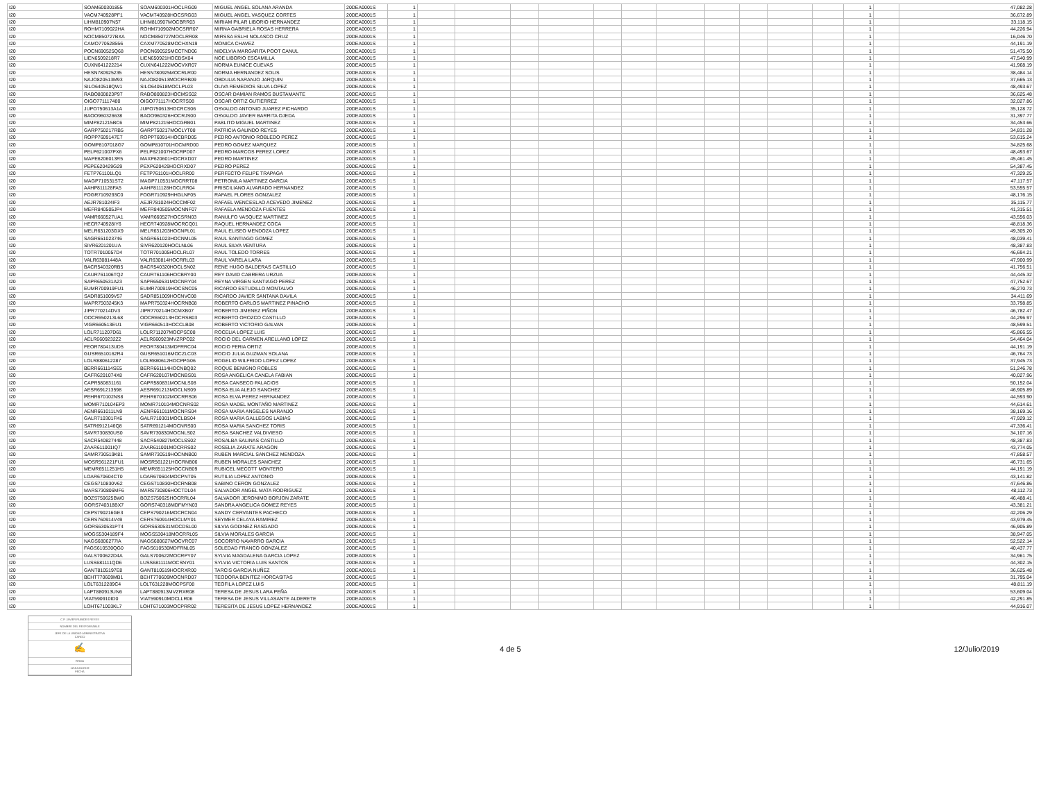| I20 | SOAM600301855 | SOAM600301HOCLRG09 | MIGUEL ANGEL SOLANA ARANDA | 20DEA0001S | 1 | | | | | | | | | | | | 1 | | 47,082.28 |
| I20 | VACM740928PF1 | VACM740928HOCSRG03 | MIGUEL ANGEL VASQUEZ CORTES | 20DEA0001S | 1 | | | | | | | | | | | | 1 | | 36,672.89 |
| I20 | LIHM810907N57 | LIHM810907MOCBRR03 | MIRIAM PILAR LIBORIO HERNANDEZ | 20DEA0001S | 1 | | | | | | | | | | | | 1 | | 33,118.15 |
| I20 | ROHM7109022HA | ROHM710902MOCSRR07 | MIRNA GABRIELA ROSAS HERRERA | 20DEA0001S | 1 | | | | | | | | | | | | 1 | | 44,226.94 |
| I20 | NOCM850727BXA | NOCM850727MOCLRR08 | MIRSSA ESLHI NOLASCO CRUZ | 20DEA0001S | 1 | | | | | | | | | | | | 1 | | 16,046.70 |
| I20 | CAMO770528556 | CAXM770528MOCHXN19 | MONICA CHAVEZ | 20DEA0001S | 1 | | | | | | | | | | | | 1 | | 44,191.19 |
| I20 | POCN690525Q68 | POCN690525MCCTND06 | NIDELVIA MARGARITA POOT CANUL | 20DEA0001S | 1 | | | | | | | | | | | | 1 | | 51,475.50 |
| I20 | LIEN6509218R7 | LIEN650921HOCBSX04 | NOE LIBORIO ESCAMILLA | 20DEA0001S | 1 | | | | | | | | | | | | 1 | | 47,540.99 |
| I20 | CUXN641222214 | CUXN641222MOCVXR07 | NORMA EUNICE CUEVAS | 20DEA0001S | 1 | | | | | | | | | | | | 1 | | 41,968.19 |
| I20 | HESN780925235 | HESN780925MOCRLR00 | NORMA HERNANDEZ SOLIS | 20DEA0001S | 1 | | | | | | | | | | | | 1 | | 38,484.14 |
| I20 | NAJO820513M93 | NAJO820513MOCRRB09 | OBDULIA NARANJO JARQUIN | 20DEA0001S | 1 | | | | | | | | | | | | 1 | | 37,665.13 |
| I20 | SILO640518QW1 | SILO640518MOCLPL03 | OLIVA REMEDIOS SILVA LOPEZ | 20DEA0001S | 1 | | | | | | | | | | | | 1 | | 48,493.67 |
| I20 | RABO800823P97 | RABO800823HOCMSS02 | OSCAR DAMIAN RAMOS BUSTAMANTE | 20DEA0001S | 1 | | | | | | | | | | | | 1 | | 36,625.48 |
| I20 | OIGO771117480 | OIGO771117HOCRTS08 | OSCAR ORTIZ GUTIERREZ | 20DEA0001S | 1 | | | | | | | | | | | | 1 | | 32,027.86 |
| I20 | JUPO750613A1A | JUPO750613HOCRCS06 | OSVALDO ANTONIO JUAREZ PICHARDO | 20DEA0001S | 1 | | | | | | | | | | | | 1 | | 35,128.72 |
| I20 | BAOO960326638 | BAOO960326HOCRJS00 | OSVALDO JAVIER BARRITA OJEDA | 20DEA0001S | 1 | | | | | | | | | | | | 1 | | 31,397.77 |
| I20 | MIMP821215BC6 | MIMP821215HOCGRB01 | PABLITO MIGUEL MARTINEZ | 20DEA0001S | 1 | | | | | | | | | | | | 1 | | 34,453.66 |
| I20 | GARP750217RB5 | GARP750217MOCLYT08 | PATRICIA GALINDO REYES | 20DEA0001S | 1 | | | | | | | | | | | | 1 | | 34,831.28 |
| I20 | ROPP7609147E7 | ROPP760914HOCBRD05 | PEDRO ANTONIO ROBLEDO PEREZ | 20DEA0001S | 1 | | | | | | | | | | | | 1 | | 53,615.24 |
| I20 | GOMP8107018G7 | GOMP810701HOCMRD00 | PEDRO GOMEZ MARQUEZ | 20DEA0001S | 1 | | | | | | | | | | | | 1 | | 34,825.68 |
| I20 | PELP621007PX6 | PELP621007HOCRPD07 | PEDRO MARCOS PEREZ LOPEZ | 20DEA0001S | 1 | | | | | | | | | | | | 1 | | 48,493.67 |
| I20 | MAPE6206013R5 | MAXP620601HOCRXD07 | PEDRO MARTINEZ | 20DEA0001S | 1 | | | | | | | | | | | | 1 | | 45,461.45 |
| I20 | PEPE620429G29 | PEXP620429HOCRXD07 | PEDRO PEREZ | 20DEA0001S | 1 | | | | | | | | | | | | 1 | | 54,387.45 |
| I20 | FETP761101LQ1 | FETP761101HOCLRR00 | PERFECTO FELIPE TRAPAGA | 20DEA0001S | 1 | | | | | | | | | | | | 1 | | 47,329.25 |
| I20 | MAGP710531ST2 | MAGP710531MOCRRT08 | PETRONILA MARTINEZ GARCIA | 20DEA0001S | 1 | | | | | | | | | | | | 1 | | 47,117.57 |
| I20 | AAHP811128FA5 | AAHP811128HOCLRR04 | PRISCILIANO ALVARADO HERNANDEZ | 20DEA0001S | 1 | | | | | | | | | | | | 1 | | 53,555.57 |
| I20 | FOGR7109293C0 | FOGR710929HHGLNF05 | RAFAEL FLORES GONZALEZ | 20DEA0001S | 1 | | | | | | | | | | | | 1 | | 48,176.15 |
| I20 | AEJR781024IF3 | AEJR781024HOCCMF02 | RAFAEL WENCESLAO ACEVEDO JIMENEZ | 20DEA0001S | 1 | | | | | | | | | | | | 1 | | 35,115.77 |
| I20 | MEFR840505JP4 | MEFR840505MOCNNF07 | RAFAELA MENDOZA FUENTES | 20DEA0001S | 1 | | | | | | | | | | | | 1 | | 41,315.51 |
| I20 | VAMR660527UA1 | VAMR660527HOCSRN03 | RANULFO VASQUEZ MARTINEZ | 20DEA0001S | 1 | | | | | | | | | | | | 1 | | 43,556.03 |
| I20 | HECR740928IY6 | HECR740928MOCRCQ01 | RAQUEL HERNANDEZ COCA | 20DEA0001S | 1 | | | | | | | | | | | | 1 | | 48,818.36 |
| I20 | MELR631203GX9 | MELR631203HOCNPL01 | RAUL ELISEO MENDOZA LOPEZ | 20DEA0001S | 1 | | | | | | | | | | | | 1 | | 49,305.20 |
| I20 | SAGR651023746 | SAGR651023HOCNML05 | RAUL SANTIAGO GOMEZ | 20DEA0001S | 1 | | | | | | | | | | | | 1 | | 48,039.41 |
| I20 | SIVR6201201UA | SIVR620120HOCLNL06 | RAUL SILVA VENTURA | 20DEA0001S | 1 | | | | | | | | | | | | 1 | | 48,387.83 |
| I20 | TOTR7010057D4 | TOTR701005HOCLRL07 | RAUL TOLEDO TORRES | 20DEA0001S | 1 | | | | | | | | | | | | 1 | | 46,694.21 |
| I20 | VALR63081448A | VALR630814HOCRRL03 | RAUL VARELA LARA | 20DEA0001S | 1 | | | | | | | | | | | | 1 | | 47,900.99 |
| I20 | BACR540320RB5 | BACR540320HOCLSN02 | RENE HUGO BALDERAS CASTILLO | 20DEA0001S | 1 | | | | | | | | | | | | 1 | | 41,756.51 |
| I20 | CAUR761106TQ2 | CAUR761106HOCBRY00 | REY DAVID CABRERA URZUA | 20DEA0001S | 1 | | | | | | | | | | | | 1 | | 44,445.32 |
| I20 | SAPR650531A23 | SAPR650531MOCNRY04 | REYNA VIRGEN SANTIAGO PEREZ | 20DEA0001S | 1 | | | | | | | | | | | | 1 | | 47,752.67 |
| I20 | EUMR700919FU1 | EUMR700919HOCSNC05 | RICARDO ESTUDILLO MONTALVO | 20DEA0001S | 1 | | | | | | | | | | | | 1 | | 46,270.73 |
| I20 | SADR851009V57 | SADR851009HOCNVC08 | RICARDO JAVIER SANTANA DAVILA | 20DEA0001S | 1 | | | | | | | | | | | | 1 | | 34,411.69 |
| I20 | MAPR7503245K3 | MAPR750324HOCRNB08 | ROBERTO CARLOS MARTINEZ PINACHO | 20DEA0001S | 1 | | | | | | | | | | | | 1 | | 33,798.85 |
| I20 | JIPR770214DV3 | JIPR770214HOCMXB07 | ROBERTO JIMENEZ PIÑON | 20DEA0001S | 1 | | | | | | | | | | | | 1 | | 46,782.47 |
| I20 | OOCR650213L68 | OOCR650213HOCRSB03 | ROBERTO OROZCO CASTILLO | 20DEA0001S | 1 | | | | | | | | | | | | 1 | | 44,296.97 |
| I20 | VIGR660513EU1 | VIGR660513HOCCLB08 | ROBERTO VICTORIO GALVAN | 20DEA0001S | 1 | | | | | | | | | | | | 1 | | 48,599.51 |
| I20 | LOLR711207D61 | LOLR711207MOCPSC08 | ROCELIA LOPEZ LUIS | 20DEA0001S | 1 | | | | | | | | | | | | 1 | | 45,866.55 |
| I20 | AELR6609232Z2 | AELR660923MVZRPC02 | ROCIO DEL CARMEN ARELLANO LOPEZ | 20DEA0001S | 1 | | | | | | | | | | | | 1 | | 54,464.04 |
| I20 | FEOR780413UD5 | FEOR780413MDFRRC04 | ROCIO FERIA ORTIZ | 20DEA0001S | 1 | | | | | | | | | | | | 1 | | 44,191.19 |
| I20 | GUSR6510162R4 | GUSR651016MOCZLC03 | ROCIO JULIA GUZMAN SOLANA | 20DEA0001S | 1 | | | | | | | | | | | | 1 | | 46,764.73 |
| I20 | LOLR880612287 | LOLR880612HOCPPG06 | ROGELIO WILFRIDO LOPEZ LOPEZ | 20DEA0001S | 1 | | | | | | | | | | | | 1 | | 37,945.73 |
| I20 | BERR661114SE5 | BERR661114HOCNBQ02 | ROQUE BENIGNO ROBLES | 20DEA0001S | 1 | | | | | | | | | | | | 1 | | 51,246.78 |
| I20 | CAFR6201074X8 | CAFR620107MOCNBS01 | ROSA ANGELICA CANELA FABIAN | 20DEA0001S | 1 | | | | | | | | | | | | 1 | | 40,027.96 |
| I20 | CAPR580831161 | CAPR580831MOCNLS08 | ROSA CANSECO PALACIOS | 20DEA0001S | 1 | | | | | | | | | | | | 1 | | 50,152.04 |
| I20 | AESR691213598 | AESR691213MOCLNS09 | ROSA ELIA ALEJO SANCHEZ | 20DEA0001S | 1 | | | | | | | | | | | | 1 | | 46,905.89 |
| I20 | PEHR670102NS8 | PEHR670102MOCRRS06 | ROSA ELVA PEREZ HERNANDEZ | 20DEA0001S | 1 | | | | | | | | | | | | 1 | | 44,593.90 |
| I20 | MOMR710104EP3 | MOMR710104MOCNRS02 | ROSA MADEL MONTAÑO MARTINEZ | 20DEA0001S | 1 | | | | | | | | | | | | 1 | | 44,614.61 |
| I20 | AENR661011LN9 | AENR661011MOCNRS04 | ROSA MARIA ANGELES NARANJO | 20DEA0001S | 1 | | | | | | | | | | | | 1 | | 38,169.16 |
| I20 | GALR710301FK6 | GALR710301MOCLBS04 | ROSA MARIA GALLEGOS LABIAS | 20DEA0001S | 1 | | | | | | | | | | | | 1 | | 47,929.12 |
| I20 | SATR6912146Q8 | SATR691214MOCNRS00 | ROSA MARIA SANCHEZ TORIS | 20DEA0001S | 1 | | | | | | | | | | | | 1 | | 47,336.41 |
| I20 | SAVR730830US0 | SAVR730830MOCNLS02 | ROSA SANCHEZ VALDIVIESO | 20DEA0001S | 1 | | | | | | | | | | | | 1 | | 34,107.16 |
| I20 | SACR540827448 | SACR540827MOCLSS02 | ROSALBA SALINAS CASTILLO | 20DEA0001S | 1 | | | | | | | | | | | | 1 | | 48,387.83 |
| I20 | ZAAR611001IQ7 | ZAAR611001MOCRRS02 | ROSELIA ZARATE ARAGON | 20DEA0001S | 1 | | | | | | | | | | | | 1 | | 43,774.05 |
| I20 | SAMR730519K81 | SAMR730519HOCNNB00 | RUBEN MARCIAL SANCHEZ MENDOZA | 20DEA0001S | 1 | | | | | | | | | | | | 1 | | 47,858.57 |
| I20 | MOSR561221FU1 | MOSR561221HOCRNB06 | RUBEN MORALES SANCHEZ | 20DEA0001S | 1 | | | | | | | | | | | | 1 | | 46,731.65 |
| I20 | MEMR6511251H5 | MEMR651125HOCCNB09 | RUBICEL MECOTT MONTERO | 20DEA0001S | 1 | | | | | | | | | | | | 1 | | 44,191.19 |
| I20 | LOAR670604CT0 | LOAR670604MOCPNT05 | RUTILIA LOPEZ ANTONIO | 20DEA0001S | 1 | | | | | | | | | | | | 1 | | 43,141.82 |
| I20 | CEGS710830V62 | CEGS710830HOCRNB08 | SABINO CERON GONZALEZ | 20DEA0001S | 1 | | | | | | | | | | | | 1 | | 47,646.86 |
| I20 | MARS730806MF6 | MARS730806HOCTDL04 | SALVADOR ANGEL MATA RODRIGUEZ | 20DEA0001S | 1 | | | | | | | | | | | | 1 | | 48,112.73 |
| I20 | BOZS750625BW0 | BOZS750625HOCRRL04 | SALVADOR JERONIMO BORJON ZARATE | 20DEA0001S | 1 | | | | | | | | | | | | 1 | | 46,488.41 |
| I20 | GORS740318BX7 | GORS740318MDFMYN03 | SANDRA ANGELICA GOMEZ REYES | 20DEA0001S | 1 | | | | | | | | | | | | 1 | | 43,381.21 |
| I20 | CEPS790216GE3 | CEPS790216MOCRCN04 | SANDY CERVANTES PACHECO | 20DEA0001S | 1 | | | | | | | | | | | | 1 | | 42,206.29 |
| I20 | CERS760914V49 | CERS760914HOCLMY01 | SEYMER CELAYA RAMIREZ | 20DEA0001S | 1 | | | | | | | | | | | | 1 | | 43,979.45 |
| I20 | GORS630531PT4 | GORS630531MOCDSL00 | SILVIA GODINEZ RASGADO | 20DEA0001S | 1 | | | | | | | | | | | | 1 | | 46,905.89 |
| I20 | MOGS5304189F4 | MOGS530418MOCRRL05 | SILVIA MORALES GARCIA | 20DEA0001S | 1 | | | | | | | | | | | | 1 | | 38,947.05 |
| I20 | NAGS6806277IA | NAGS680627MOCVRC07 | SOCORRO NAVARRO GARCIA | 20DEA0001S | 1 | | | | | | | | | | | | 1 | | 52,522.14 |
| I20 | FAGS610530QG0 | FAGS610530MDFRNL05 | SOLEDAD FRANCO GONZALEZ | 20DEA0001S | 1 | | | | | | | | | | | | 1 | | 40,437.77 |
| I20 | GALS700622D4A | GALS700622MOCRPY07 | SYLVIA MAGDALENA GARCIA LOPEZ | 20DEA0001S | 1 | | | | | | | | | | | | 1 | | 34,961.75 |
| I20 | LUSS681111QD6 | LUSS681111MOCSNY01 | SYLVIA VICTORIA LUIS SANTOS | 20DEA0001S | 1 | | | | | | | | | | | | 1 | | 44,302.15 |
| I20 | GANT8105197E8 | GANT810519HOCRXR00 | TARCIS GARCIA NUÑEZ | 20DEA0001S | 1 | | | | | | | | | | | | 1 | | 36,625.48 |
| I20 | BEHT770609MB1 | BEHT770609MOCNRD07 | TEODORA BENITEZ HORCASITAS | 20DEA0001S | 1 | | | | | | | | | | | | 1 | | 31,795.04 |
| I20 | LOLT6312289C4 | LOLT631228MOCPSF08 | TEOFILA LOPEZ LUIS | 20DEA0001S | 1 | | | | | | | | | | | | 1 | | 48,811.19 |
| I20 | LAPT880913UN6 | LAPT880913MVZRXR08 | TERESA DE JESUS LARA PEÑA | 20DEA0001S | 1 | | | | | | | | | | | | 1 | | 53,609.04 |
| I20 | VIAT590910ID0 | VIAT590910MOCLLR06 | TERESA DE JESUS VILLASANTE ALDERETE | 20DEA0001S | 1 | | | | | | | | | | | | 1 | | 42,291.85 |
| I20 | LOHT671003KL7 | LOHT671003MOCPRR02 | TERESITA DE JESUS LOPEZ HERNANDEZ | 20DEA0001S | 1 | | | | | | | | | | | | 1 | | 44,916.07 |
C.P. JAVIER RUBIDES REYES
NOMBRE DEL RESPONSABLE
JEFE DE LA UNIDAD ADMINISTRATIVA
CARGO
✍
FIRMA
12/JULIO/2019
FECHA
4 de 5 12/Julio/2019